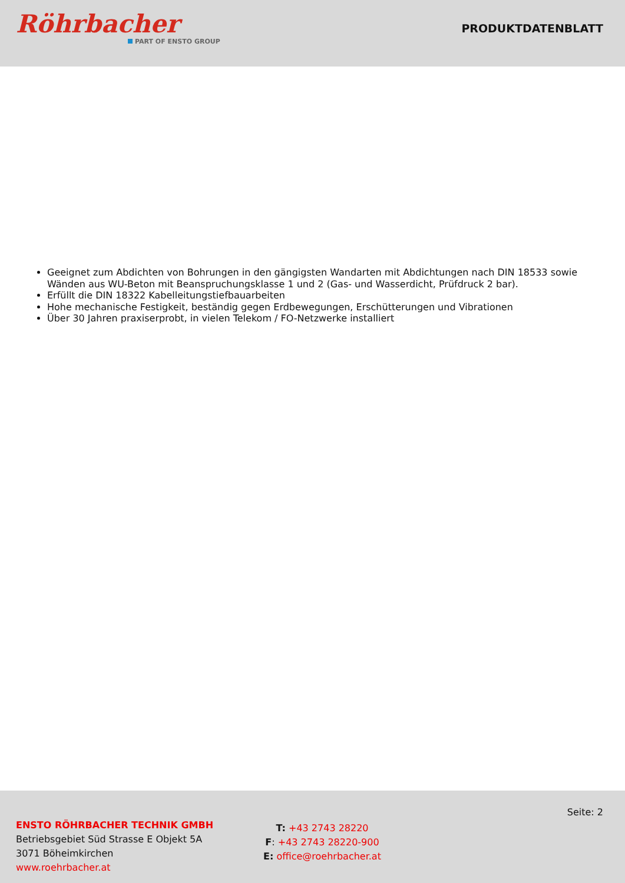Röhrbacher
PART OF ENSTO GROUP
PRODUKTDATENBLATT
Geeignet zum Abdichten von Bohrungen in den gängigsten Wandarten mit Abdichtungen nach DIN 18533 sowie Wänden aus WU-Beton mit Beanspruchungsklasse 1 und 2 (Gas- und Wasserdicht, Prüfdruck 2 bar).
Erfüllt die DIN 18322 Kabelleitungstiefbauarbeiten
Hohe mechanische Festigkeit, beständig gegen Erdbewegungen, Erschütterungen und Vibrationen
Über 30 Jahren praxiserprobt, in vielen Telekom / FO-Netzwerke installiert
ENSTO RÖHRBACHER TECHNIK GMBH
Betriebsgebiet Süd Strasse E Objekt 5A
3071 Böheimkirchen
www.roehrbacher.at
T: +43 2743 28220
F: +43 2743 28220-900
E: office@roehrbacher.at
Seite: 2